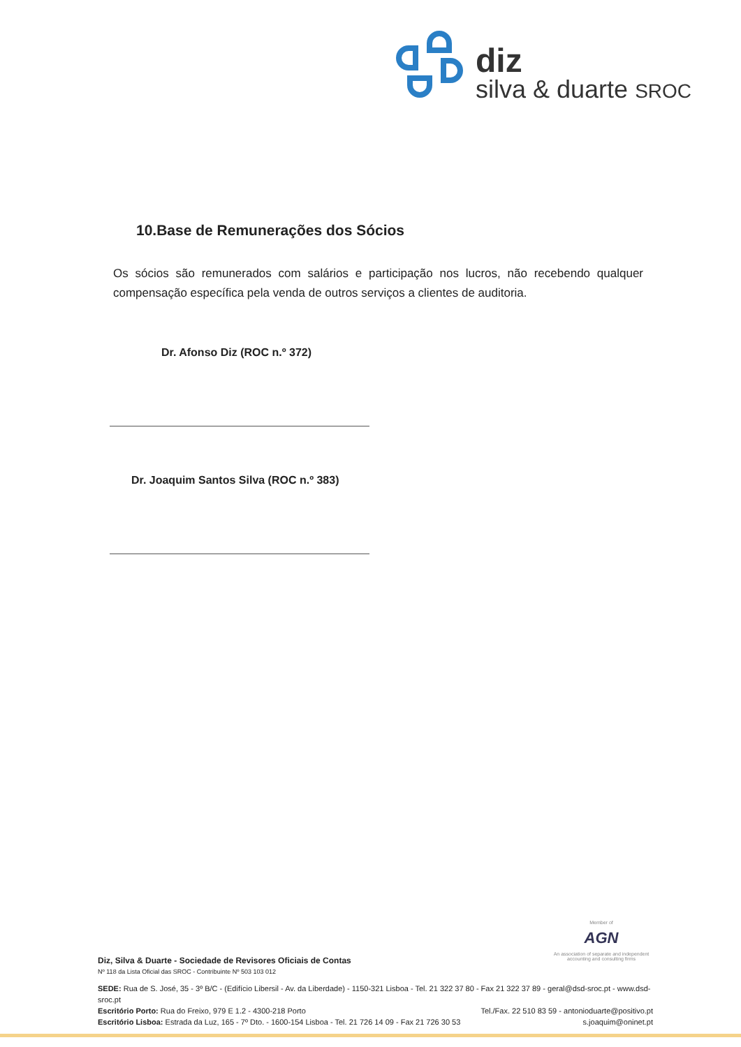diz
silva & duarte SROC
10.Base de Remunerações dos Sócios
Os sócios são remunerados com salários e participação nos lucros, não recebendo qualquer compensação específica pela venda de outros serviços a clientes de auditoria.
Dr. Afonso Diz (ROC n.º 372)
Dr. Joaquim Santos Silva (ROC n.º 383)
Member of
AGN
An association of separate and independent accounting and consulting firms
Diz, Silva & Duarte - Sociedade de Revisores Oficiais de Contas
Nº 118 da Lista Oficial das SROC - Contribuinte Nº 503 103 012
SEDE: Rua de S. José, 35 - 3º B/C - (Edifício Libersil - Av. da Liberdade) - 1150-321 Lisboa - Tel. 21 322 37 80 - Fax 21 322 37 89 - geral@dsd-sroc.pt - www.dsd-sroc.pt
Escritório Porto: Rua do Freixo, 979 E 1.2 - 4300-218 Porto Tel./Fax. 22 510 83 59 - antonioduarte@positivo.pt
Escritório Lisboa: Estrada da Luz, 165 - 7º Dto. - 1600-154 Lisboa - Tel. 21 726 14 09 - Fax 21 726 30 53 s.joaquim@oninet.pt